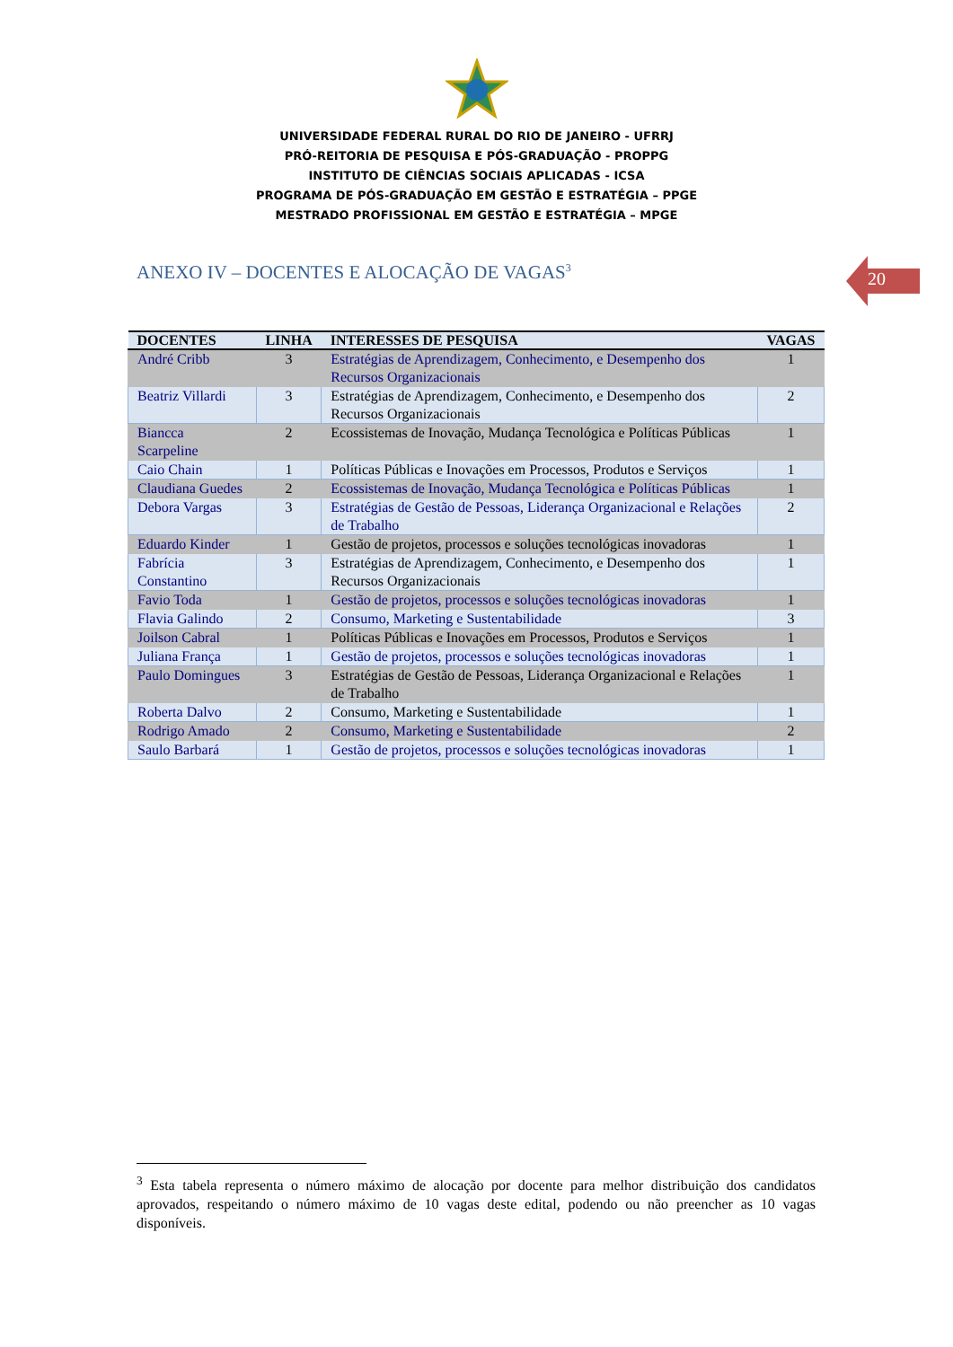UNIVERSIDADE FEDERAL RURAL DO RIO DE JANEIRO - UFRRJ
PRÓ-REITORIA DE PESQUISA E PÓS-GRADUAÇÃO - PROPPG
INSTITUTO DE CIÊNCIAS SOCIAIS APLICADAS - ICSA
PROGRAMA DE PÓS-GRADUAÇÃO EM GESTÃO E ESTRATÉGIA – PPGE
MESTRADO PROFISSIONAL EM GESTÃO E ESTRATÉGIA – MPGE
20
ANEXO IV – DOCENTES E ALOCAÇÃO DE VAGAS<sup>3</sup>
| DOCENTES | LINHA | INTERESSES DE PESQUISA | VAGAS |
| --- | --- | --- | --- |
| André Cribb | 3 | Estratégias de Aprendizagem, Conhecimento, e Desempenho dos Recursos Organizacionais | 1 |
| Beatriz Villardi | 3 | Estratégias de Aprendizagem, Conhecimento, e Desempenho dos Recursos Organizacionais | 2 |
| Biancca Scarpeline | 2 | Ecossistemas de Inovação, Mudança Tecnológica e Políticas Públicas | 1 |
| Caio Chain | 1 | Políticas Públicas e Inovações em Processos, Produtos e Serviços | 1 |
| Claudiana Guedes | 2 | Ecossistemas de Inovação, Mudança Tecnológica e Políticas Públicas | 1 |
| Debora Vargas | 3 | Estratégias de Gestão de Pessoas, Liderança Organizacional e Relações de Trabalho | 2 |
| Eduardo Kinder | 1 | Gestão de projetos, processos e soluções tecnológicas inovadoras | 1 |
| Fabrícia Constantino | 3 | Estratégias de Aprendizagem, Conhecimento, e Desempenho dos Recursos Organizacionais | 1 |
| Favio Toda | 1 | Gestão de projetos, processos e soluções tecnológicas inovadoras | 1 |
| Flavia Galindo | 2 | Consumo, Marketing e Sustentabilidade | 3 |
| Joilson Cabral | 1 | Políticas Públicas e Inovações em Processos, Produtos e Serviços | 1 |
| Juliana França | 1 | Gestão de projetos, processos e soluções tecnológicas inovadoras | 1 |
| Paulo Domingues | 3 | Estratégias de Gestão de Pessoas, Liderança Organizacional e Relações de Trabalho | 1 |
| Roberta Dalvo | 2 | Consumo, Marketing e Sustentabilidade | 1 |
| Rodrigo Amado | 2 | Consumo, Marketing e Sustentabilidade | 2 |
| Saulo Barbará | 1 | Gestão de projetos, processos e soluções tecnológicas inovadoras | 1 |
<sup>3</sup> Esta tabela representa o número máximo de alocação por docente para melhor distribuição dos candidatos aprovados, respeitando o número máximo de 10 vagas deste edital, podendo ou não preencher as 10 vagas disponíveis.